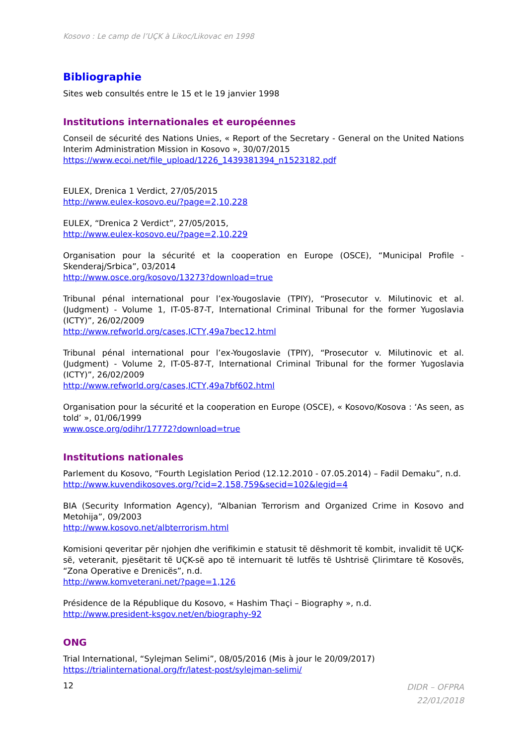Kosovo : Le camp de l’UÇK à Likoc/Likovac en 1998
Bibliographie
Sites web consultés entre le 15 et le 19 janvier 1998
Institutions internationales et européennes
Conseil de sécurité des Nations Unies, « Report of the Secretary - General on the United Nations Interim Administration Mission in Kosovo », 30/07/2015
https://www.ecoi.net/file_upload/1226_1439381394_n1523182.pdf
EULEX, Drenica 1 Verdict, 27/05/2015
http://www.eulex-kosovo.eu/?page=2,10,228
EULEX, “Drenica 2 Verdict”, 27/05/2015,
http://www.eulex-kosovo.eu/?page=2,10,229
Organisation pour la sécurité et la cooperation en Europe (OSCE), “Municipal Profile - Skenderaj/Srbica”, 03/2014
http://www.osce.org/kosovo/13273?download=true
Tribunal pénal international pour l’ex-Yougoslavie (TPIY), “Prosecutor v. Milutinovic et al. (Judgment) - Volume 1, IT-05-87-T, International Criminal Tribunal for the former Yugoslavia (ICTY)”, 26/02/2009
http://www.refworld.org/cases,ICTY,49a7bec12.html
Tribunal pénal international pour l’ex-Yougoslavie (TPIY), “Prosecutor v. Milutinovic et al. (Judgment) - Volume 2, IT-05-87-T, International Criminal Tribunal for the former Yugoslavia (ICTY)”, 26/02/2009
http://www.refworld.org/cases,ICTY,49a7bf602.html
Organisation pour la sécurité et la cooperation en Europe (OSCE), « Kosovo/Kosova : ‘As seen, as told’ », 01/06/1999
www.osce.org/odihr/17772?download=true
Institutions nationales
Parlement du Kosovo, “Fourth Legislation Period (12.12.2010 - 07.05.2014) – Fadil Demaku”, n.d.
http://www.kuvendikosoves.org/?cid=2,158,759&secid=102&legid=4
BIA (Security Information Agency), “Albanian Terrorism and Organized Crime in Kosovo and Metohija”, 09/2003
http://www.kosovo.net/albterrorism.html
Komisioni qeveritar për njohjen dhe verifikimin e statusit të dëshmorit të kombit, invalidit të UÇK-së, veteranit, pjesëtarit të UÇK-së apo të internuarit të lutfës të Ushtrisë Çlirimtare të Kosovës, “Zona Operative e Drenicës”, n.d.
http://www.komveterani.net/?page=1,126
Présidence de la République du Kosovo, « Hashim Thaçi – Biography », n.d.
http://www.president-ksgov.net/en/biography-92
ONG
Trial International, “Sylejman Selimi”, 08/05/2016 (Mis à jour le 20/09/2017)
https://trialinternational.org/fr/latest-post/sylejman-selimi/
12 DIDR – OFPRA
22/01/2018